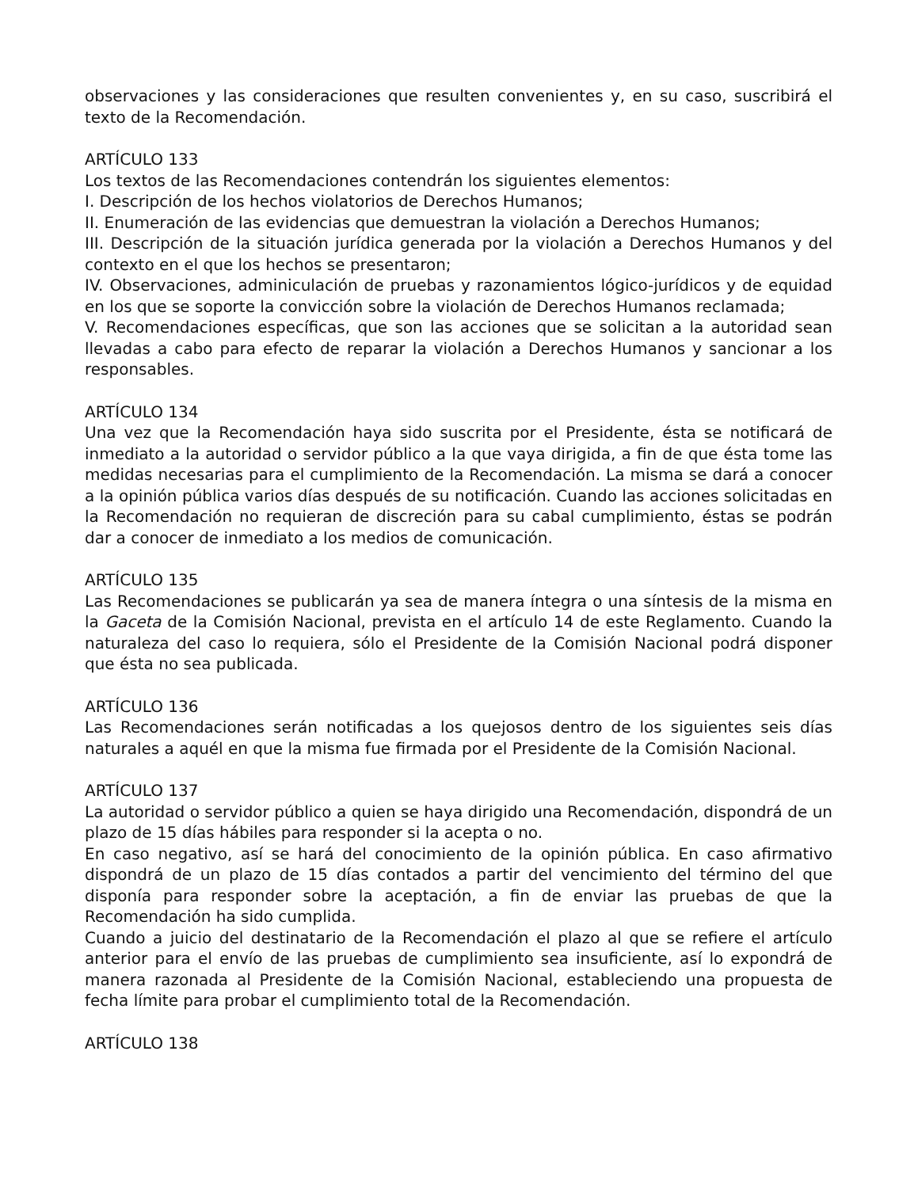observaciones y las consideraciones que resulten convenientes y, en su caso, suscribirá el texto de la Recomendación.
ARTÍCULO 133
Los textos de las Recomendaciones contendrán los siguientes elementos:
I. Descripción de los hechos violatorios de Derechos Humanos;
II. Enumeración de las evidencias que demuestran la violación a Derechos Humanos;
III. Descripción de la situación jurídica generada por la violación a Derechos Humanos y del contexto en el que los hechos se presentaron;
IV. Observaciones, adminiculación de pruebas y razonamientos lógico-jurídicos y de equidad en los que se soporte la convicción sobre la violación de Derechos Humanos reclamada;
V. Recomendaciones específicas, que son las acciones que se solicitan a la autoridad sean llevadas a cabo para efecto de reparar la violación a Derechos Humanos y sancionar a los responsables.
ARTÍCULO 134
Una vez que la Recomendación haya sido suscrita por el Presidente, ésta se notificará de inmediato a la autoridad o servidor público a la que vaya dirigida, a fin de que ésta tome las medidas necesarias para el cumplimiento de la Recomendación. La misma se dará a conocer a la opinión pública varios días después de su notificación. Cuando las acciones solicitadas en la Recomendación no requieran de discreción para su cabal cumplimiento, éstas se podrán dar a conocer de inmediato a los medios de comunicación.
ARTÍCULO 135
Las Recomendaciones se publicarán ya sea de manera íntegra o una síntesis de la misma en la Gaceta de la Comisión Nacional, prevista en el artículo 14 de este Reglamento. Cuando la naturaleza del caso lo requiera, sólo el Presidente de la Comisión Nacional podrá disponer que ésta no sea publicada.
ARTÍCULO 136
Las Recomendaciones serán notificadas a los quejosos dentro de los siguientes seis días naturales a aquél en que la misma fue firmada por el Presidente de la Comisión Nacional.
ARTÍCULO 137
La autoridad o servidor público a quien se haya dirigido una Recomendación, dispondrá de un plazo de 15 días hábiles para responder si la acepta o no.
En caso negativo, así se hará del conocimiento de la opinión pública. En caso afirmativo dispondrá de un plazo de 15 días contados a partir del vencimiento del término del que disponía para responder sobre la aceptación, a fin de enviar las pruebas de que la Recomendación ha sido cumplida.
Cuando a juicio del destinatario de la Recomendación el plazo al que se refiere el artículo anterior para el envío de las pruebas de cumplimiento sea insuficiente, así lo expondrá de manera razonada al Presidente de la Comisión Nacional, estableciendo una propuesta de fecha límite para probar el cumplimiento total de la Recomendación.
ARTÍCULO 138